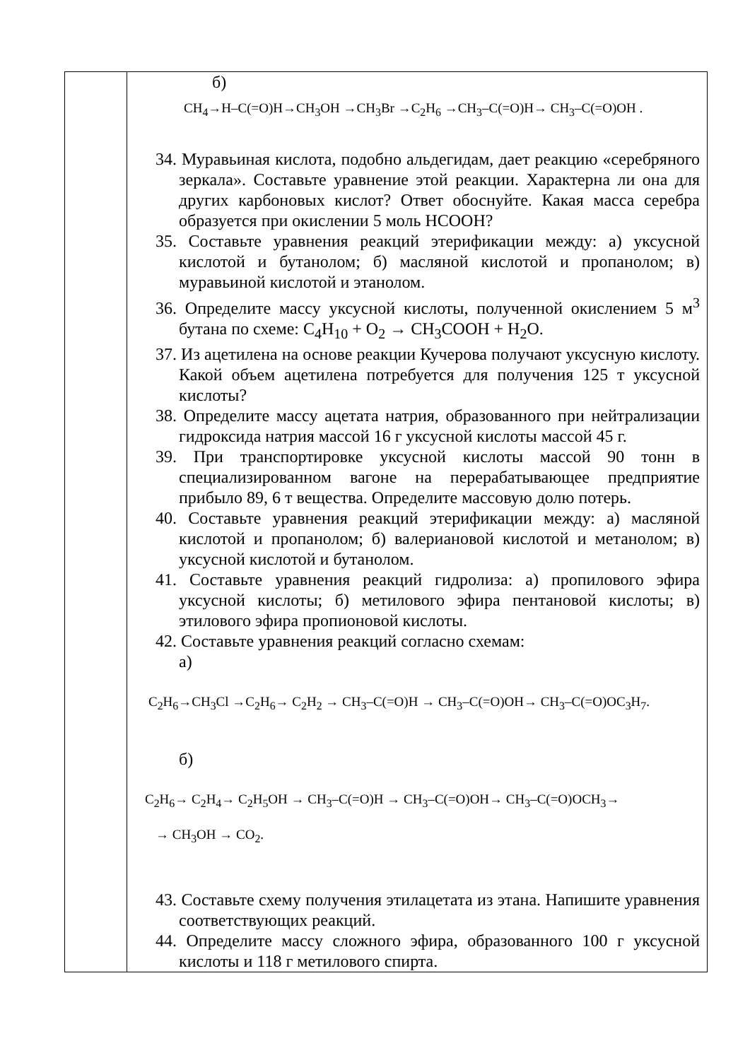| | б) CH<sub>4</sub>→H–C(=O)H→CH<sub>3</sub>OH →CH<sub>3</sub>Br →C<sub>2</sub>H<sub>6</sub> →CH<sub>3</sub>–C(=O)H→ CH<sub>3</sub>–C(=O)OH . 34. Муравьиная кислота, подобно альдегидам, дает реакцию «серебряного зеркала». Составьте уравнение этой реакции. Характерна ли она для других карбоновых кислот? Ответ обоснуйте. Какая масса серебра образуется при окислении 5 моль HCOOH? 35. Составьте уравнения реакций этерификации между: а) уксусной кислотой и бутанолом; б) масляной кислотой и пропанолом; в) муравьиной кислотой и этанолом. 36. Определите массу уксусной кислоты, полученной окислением 5 м<sup>3</sup> бутана по схеме: C<sub>4</sub>H<sub>10</sub> + O<sub>2</sub> → CH<sub>3</sub>COOH + H<sub>2</sub>O. 37. Из ацетилена на основе реакции Кучерова получают уксусную кислоту. Какой объем ацетилена потребуется для получения 125 т уксусной кислоты? 38. Определите массу ацетата натрия, образованного при нейтрализации гидроксида натрия массой 16 г уксусной кислоты массой 45 г. 39. При транспортировке уксусной кислоты массой 90 тонн в специализированном вагоне на перерабатывающее предприятие прибыло 89, 6 т вещества. Определите массовую долю потерь. 40. Составьте уравнения реакций этерификации между: а) масляной кислотой и пропанолом; б) валериановой кислотой и метанолом; в) уксусной кислотой и бутанолом. 41. Составьте уравнения реакций гидролиза: а) пропилового эфира уксусной кислоты; б) метилового эфира пентановой кислоты; в) этилового эфира пропионовой кислоты. 42. Составьте уравнения реакций согласно схемам: а) C<sub>2</sub>H<sub>6</sub>→CH<sub>3</sub>Cl →C<sub>2</sub>H<sub>6</sub>→ C<sub>2</sub>H<sub>2</sub> → CH<sub>3</sub>–C(=O)H → CH<sub>3</sub>–C(=O)OH→ CH<sub>3</sub>–C(=O)OC<sub>3</sub>H<sub>7</sub>. б) C<sub>2</sub>H<sub>6</sub>→ C<sub>2</sub>H<sub>4</sub>→ C<sub>2</sub>H<sub>5</sub>OH → CH<sub>3</sub>–C(=O)H → CH<sub>3</sub>–C(=O)OH→ CH<sub>3</sub>–C(=O)OCH<sub>3</sub>→ → CH<sub>3</sub>OH → CO<sub>2</sub>. 43. Составьте схему получения этилацетата из этана. Напишите уравнения соответствующих реакций. 44. Определите массу сложного эфира, образованного 100 г уксусной кислоты и 118 г метилового спирта. |